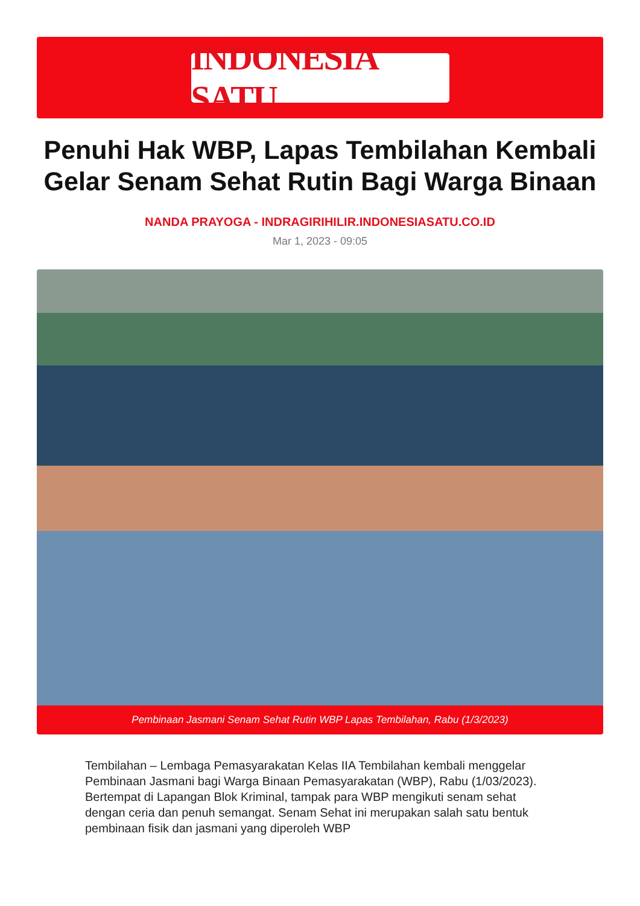INDONESIA SATU
Penuhi Hak WBP, Lapas Tembilahan Kembali Gelar Senam Sehat Rutin Bagi Warga Binaan
NANDA PRAYOGA - INDRAGIRIHILIR.INDONESIASATU.CO.ID
Mar 1, 2023 - 09:05
Pembinaan Jasmani Senam Sehat Rutin WBP Lapas Tembilahan, Rabu (1/3/2023)
Tembilahan – Lembaga Pemasyarakatan Kelas IIA Tembilahan kembali menggelar Pembinaan Jasmani bagi Warga Binaan Pemasyarakatan (WBP), Rabu (1/03/2023). Bertempat di Lapangan Blok Kriminal, tampak para WBP mengikuti senam sehat dengan ceria dan penuh semangat. Senam Sehat ini merupakan salah satu bentuk pembinaan fisik dan jasmani yang diperoleh WBP